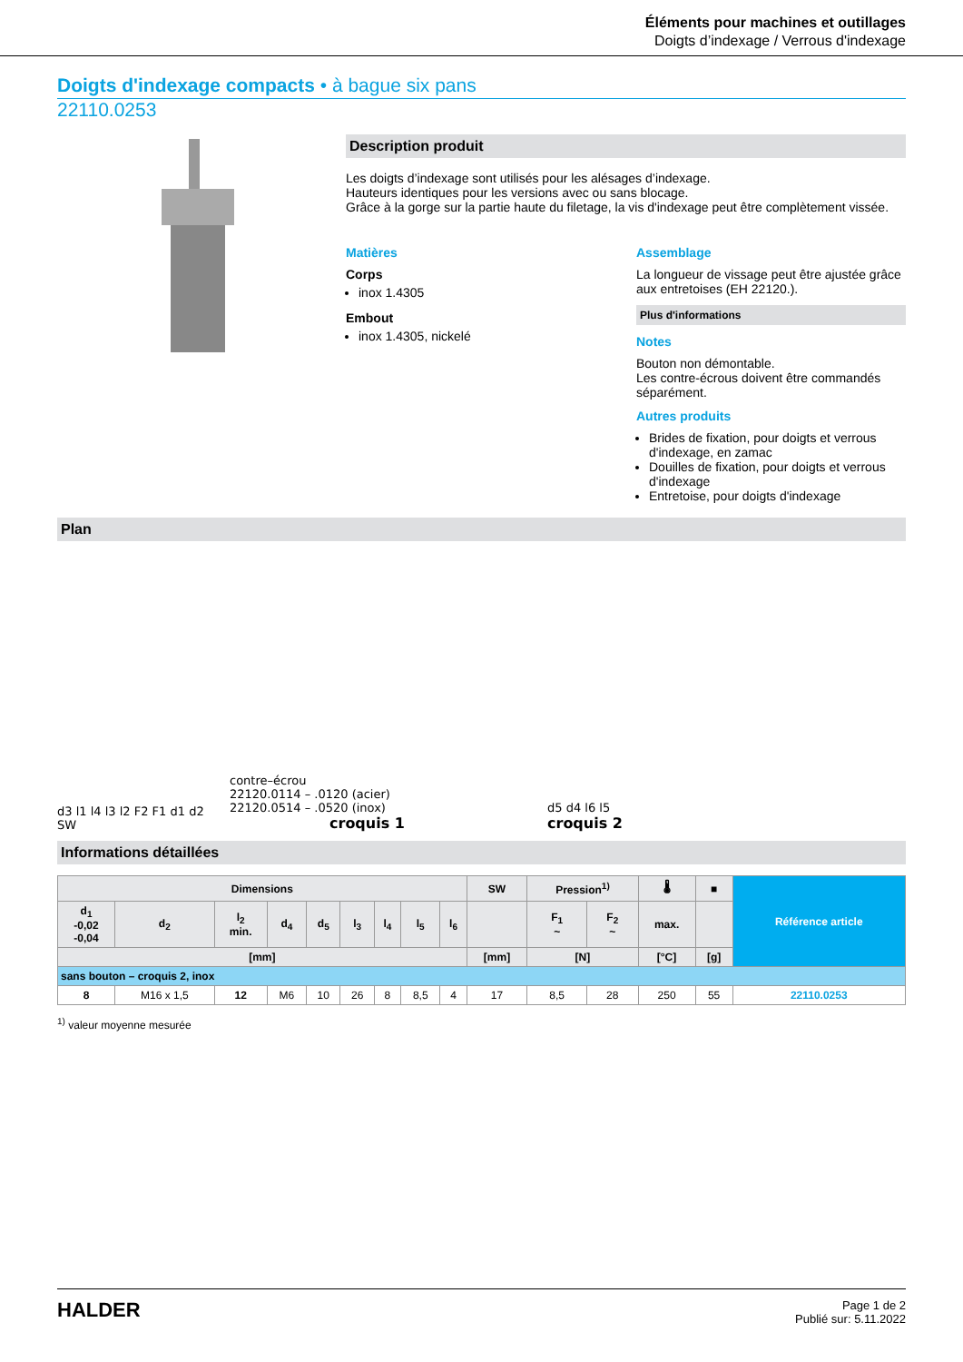Éléments pour machines et outillages
Doigts d’indexage / Verrous d'indexage
Doigts d'indexage compacts • à bague six pans
22110.0253
Description produit
Les doigts d’indexage sont utilisés pour les alésages d’indexage.
Hauteurs identiques pour les versions avec ou sans blocage.
Grâce à la gorge sur la partie haute du filetage, la vis d'indexage peut être complètement vissée.
Matières
Corps
inox 1.4305
Embout
inox 1.4305, nickelé
Assemblage
La longueur de vissage peut être ajustée grâce aux entretoises (EH 22120.).
Plus d'informations
Notes
Bouton non démontable.
Les contre-écrous doivent être commandés séparément.
Autres produits
Brides de fixation, pour doigts et verrous d'indexage, en zamac
Douilles de fixation, pour doigts et verrous d'indexage
Entretoise, pour doigts d'indexage
Plan
d3 l1 l4 l3 l2 F2 F1 d1 d2 SW
contre–écrou
22120.0114 – .0120 (acier)
22120.0514 – .0520 (inox)
croquis 1
d5 d4 l6 l5
croquis 2
Informations détaillées
| Dimensions | | | | | | | | | SW | Pression<sup>1)</sup> | | 🌡 | ■ | Référence article |
| --- | --- | --- | --- | --- | --- | --- | --- | --- | --- | --- | --- | --- | --- | --- |
| d<sub>1</sub> -0,02 -0,04 | d<sub>2</sub> | l<sub>2</sub> min. | d<sub>4</sub> | d<sub>5</sub> | l<sub>3</sub> | l<sub>4</sub> | l<sub>5</sub> | l<sub>6</sub> | | F<sub>1</sub> ~ | F<sub>2</sub> ~ | max. | | |
| [mm] | | | | | | | | | [mm] | [N] | | [°C] | [g] | |
| sans bouton – croquis 2, inox | | | | | | | | | | | | | | |
| 8 | M16 x 1,5 | 12 | M6 | 10 | 26 | 8 | 8,5 | 4 | 17 | 8,5 | 28 | 250 | 55 | 22110.0253 |
<sup>1)</sup> valeur moyenne mesurée
HALDER
Page 1 de 2
Publié sur: 5.11.2022